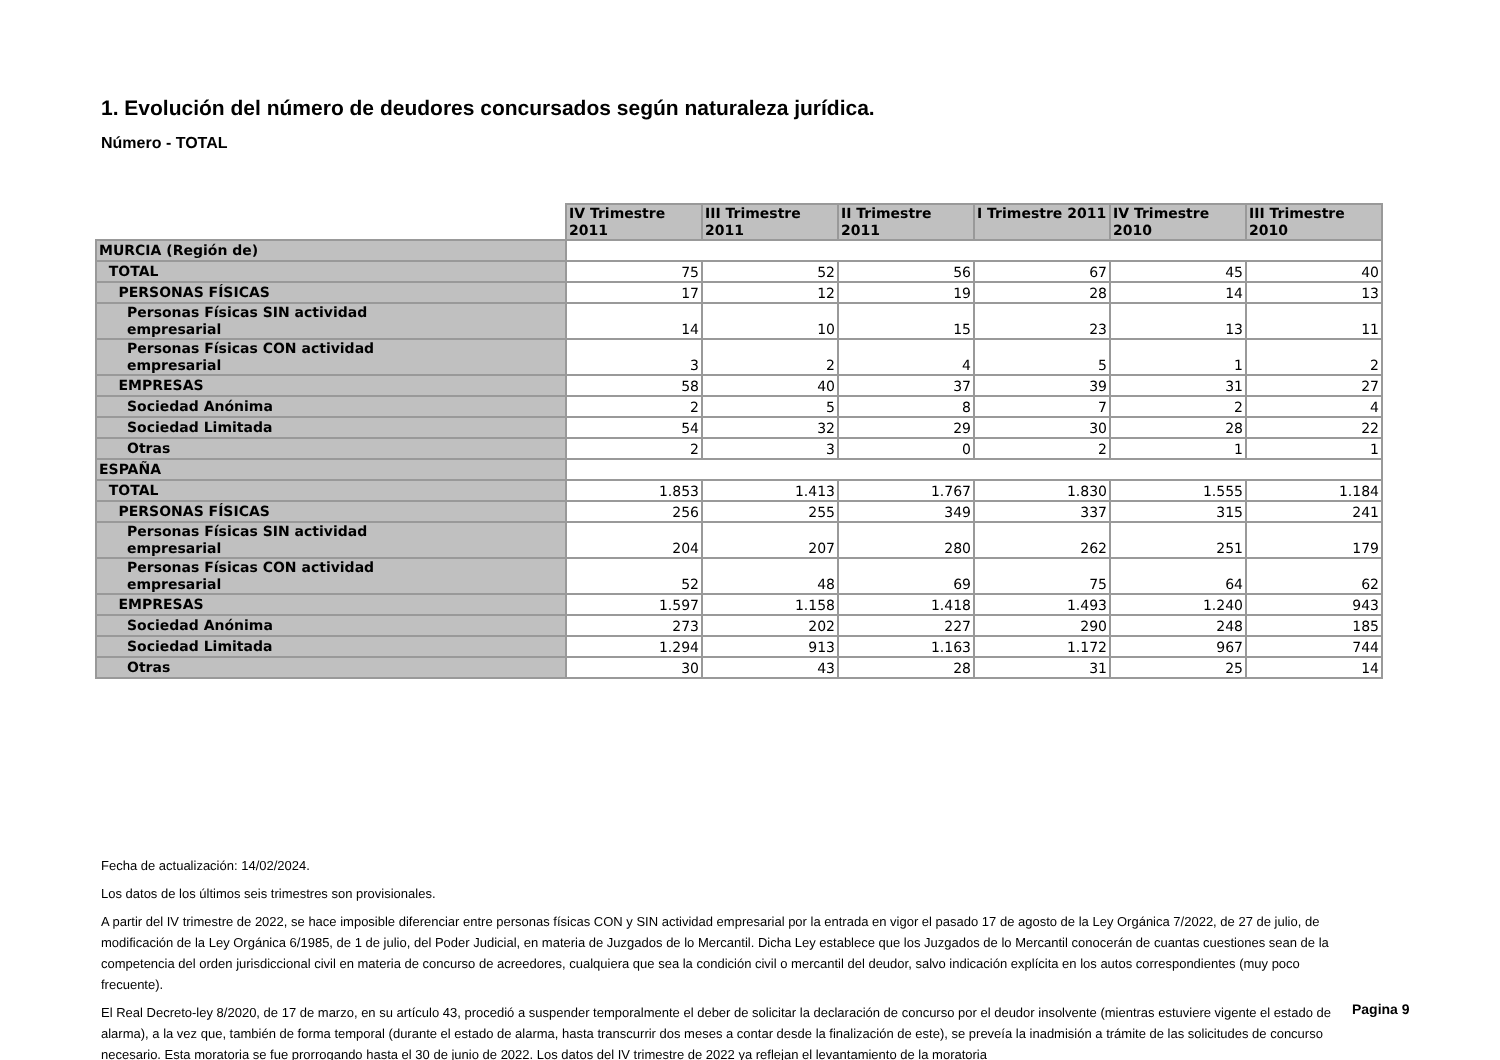1. Evolución del número de deudores concursados según naturaleza jurídica.
Número - TOTAL
| | IV Trimestre 2011 | III Trimestre 2011 | II Trimestre 2011 | I Trimestre 2011 | IV Trimestre 2010 | III Trimestre 2010 |
| MURCIA (Región de) | | | | | | |
| TOTAL | 75 | 52 | 56 | 67 | 45 | 40 |
| PERSONAS FÍSICAS | 17 | 12 | 19 | 28 | 14 | 13 |
| Personas Físicas SIN actividad empresarial | 14 | 10 | 15 | 23 | 13 | 11 |
| Personas Físicas CON actividad empresarial | 3 | 2 | 4 | 5 | 1 | 2 |
| EMPRESAS | 58 | 40 | 37 | 39 | 31 | 27 |
| Sociedad Anónima | 2 | 5 | 8 | 7 | 2 | 4 |
| Sociedad Limitada | 54 | 32 | 29 | 30 | 28 | 22 |
| Otras | 2 | 3 | 0 | 2 | 1 | 1 |
| ESPAÑA | | | | | | |
| TOTAL | 1.853 | 1.413 | 1.767 | 1.830 | 1.555 | 1.184 |
| PERSONAS FÍSICAS | 256 | 255 | 349 | 337 | 315 | 241 |
| Personas Físicas SIN actividad empresarial | 204 | 207 | 280 | 262 | 251 | 179 |
| Personas Físicas CON actividad empresarial | 52 | 48 | 69 | 75 | 64 | 62 |
| EMPRESAS | 1.597 | 1.158 | 1.418 | 1.493 | 1.240 | 943 |
| Sociedad Anónima | 273 | 202 | 227 | 290 | 248 | 185 |
| Sociedad Limitada | 1.294 | 913 | 1.163 | 1.172 | 967 | 744 |
| Otras | 30 | 43 | 28 | 31 | 25 | 14 |
Fecha de actualización: 14/02/2024.
Los datos de los últimos seis trimestres son provisionales.
A partir del IV trimestre de 2022, se hace imposible diferenciar entre personas físicas CON y SIN actividad empresarial por la entrada en vigor el pasado 17 de agosto de la Ley Orgánica 7/2022, de 27 de julio, de modificación de la Ley Orgánica 6/1985, de 1 de julio, del Poder Judicial, en materia de Juzgados de lo Mercantil. Dicha Ley establece que los Juzgados de lo Mercantil conocerán de cuantas cuestiones sean de la competencia del orden jurisdiccional civil en materia de concurso de acreedores, cualquiera que sea la condición civil o mercantil del deudor, salvo indicación explícita en los autos correspondientes (muy poco frecuente).
El Real Decreto-ley 8/2020, de 17 de marzo, en su artículo 43, procedió a suspender temporalmente el deber de solicitar la declaración de concurso por el deudor insolvente (mientras estuviere vigente el estado de alarma), a la vez que, también de forma temporal (durante el estado de alarma, hasta transcurrir dos meses a contar desde la finalización de este), se preveía la inadmisión a trámite de las solicitudes de concurso necesario. Esta moratoria se fue prorrogando hasta el 30 de junio de 2022. Los datos del IV trimestre de 2022 ya reflejan el levantamiento de la moratoria
Pagina 9